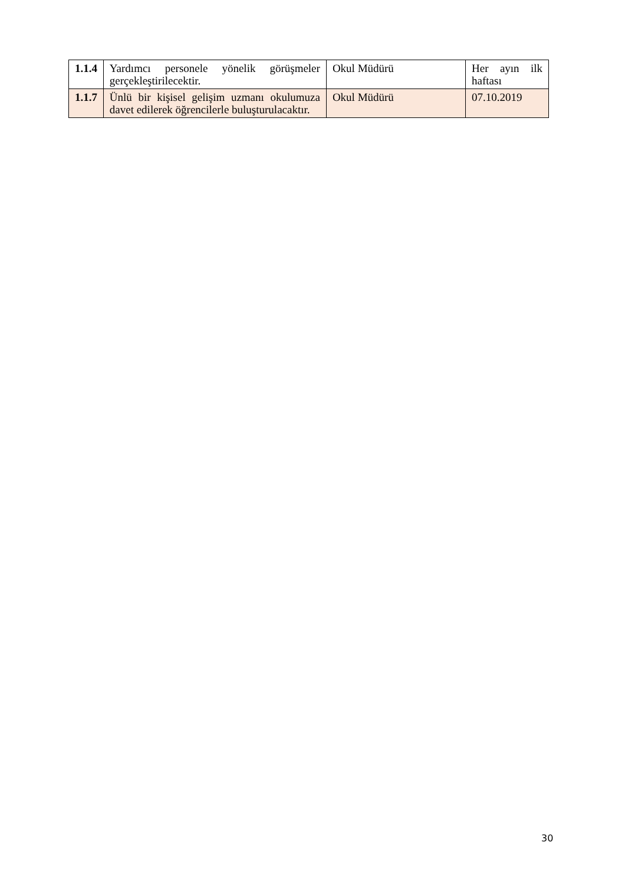| 1.1.4 | Yardımcı personele yönelik görüşmeler gerçekleştirilecektir. | Okul Müdürü | Her ayın ilk haftası |
| 1.1.7 | Ünlü bir kişisel gelişim uzmanı okulumuza davet edilerek öğrencilerle buluşturulacaktır. | Okul Müdürü | 07.10.2019 |
30